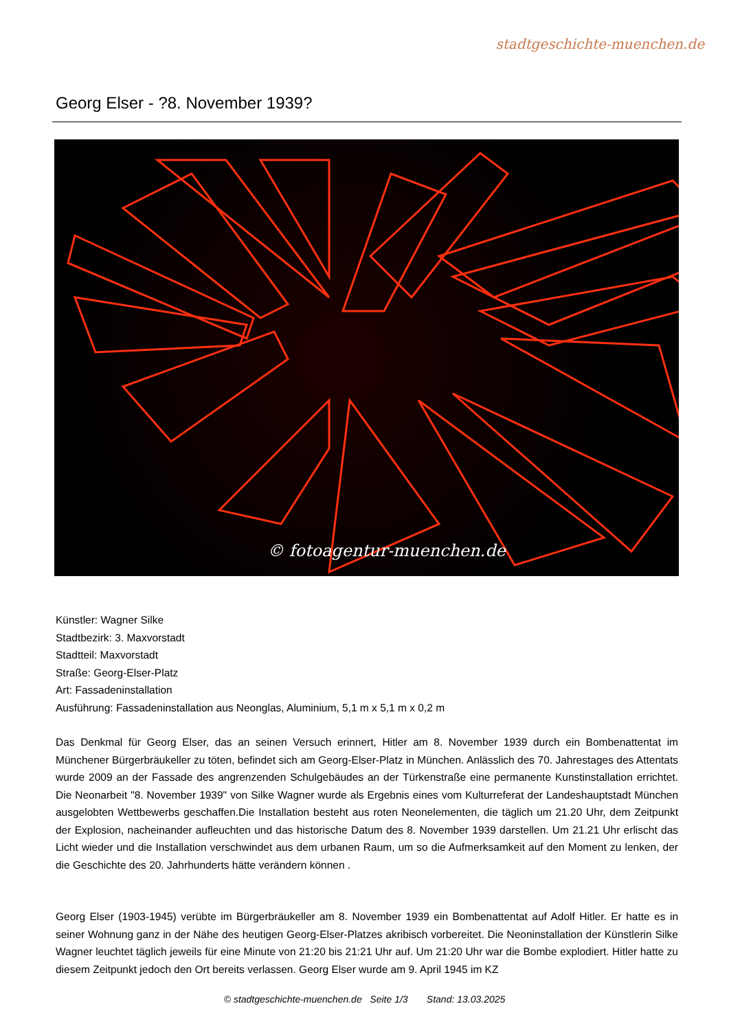stadtgeschichte-muenchen.de
Georg Elser - ?8. November 1939?
© fotoagentur-muenchen.de
Künstler: Wagner Silke
Stadtbezirk: 3. Maxvorstadt
Stadtteil: Maxvorstadt
Straße: Georg-Elser-Platz
Art: Fassadeninstallation
Ausführung: Fassadeninstallation aus Neonglas, Aluminium, 5,1 m x 5,1 m x 0,2 m
Das Denkmal für Georg Elser, das an seinen Versuch erinnert, Hitler am 8. November 1939 durch ein Bombenattentat im Münchener Bürgerbräukeller zu töten, befindet sich am Georg-Elser-Platz in München. Anlässlich des 70. Jahrestages des Attentats wurde 2009 an der Fassade des angrenzenden Schulgebäudes an der Türkenstraße eine permanente Kunstinstallation errichtet. Die Neonarbeit "8. November 1939" von Silke Wagner wurde als Ergebnis eines vom Kulturreferat der Landeshauptstadt München ausgelobten Wettbewerbs geschaffen.Die Installation besteht aus roten Neonelementen, die täglich um 21.20 Uhr, dem Zeitpunkt der Explosion, nacheinander aufleuchten und das historische Datum des 8. November 1939 darstellen. Um 21.21 Uhr erlischt das Licht wieder und die Installation verschwindet aus dem urbanen Raum, um so die Aufmerksamkeit auf den Moment zu lenken, der die Geschichte des 20. Jahrhunderts hätte verändern können .
Georg Elser (1903-1945) verübte im Bürgerbräukeller am 8. November 1939 ein Bombenattentat auf Adolf Hitler. Er hatte es in seiner Wohnung ganz in der Nähe des heutigen Georg-Elser-Platzes akribisch vorbereitet. Die Neoninstallation der Künstlerin Silke Wagner leuchtet täglich jeweils für eine Minute von 21:20 bis 21:21 Uhr auf. Um 21:20 Uhr war die Bombe explodiert. Hitler hatte zu diesem Zeitpunkt jedoch den Ort bereits verlassen. Georg Elser wurde am 9. April 1945 im KZ
© stadtgeschichte-muenchen.de Seite 1/3 Stand: 13.03.2025